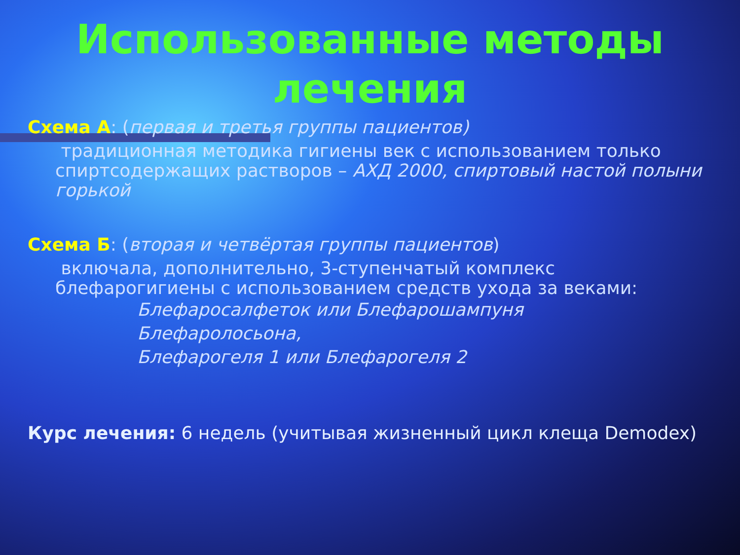Использованные методы лечения
Схема А: (первая и третья группы пациентов)
традиционная методика гигиены век с использованием только спиртсодержащих растворов – АХД 2000, спиртовый настой полыни горькой
Схема Б: (вторая и четвёртая группы пациентов)
включала, дополнительно, 3-ступенчатый комплекс блефарогигиены с использованием средств ухода за веками:
Блефаросалфеток или Блефарошампуня
Блефаролосьона,
Блефарогеля 1 или Блефарогеля 2
Курс лечения: 6 недель (учитывая жизненный цикл клеща Demodex)